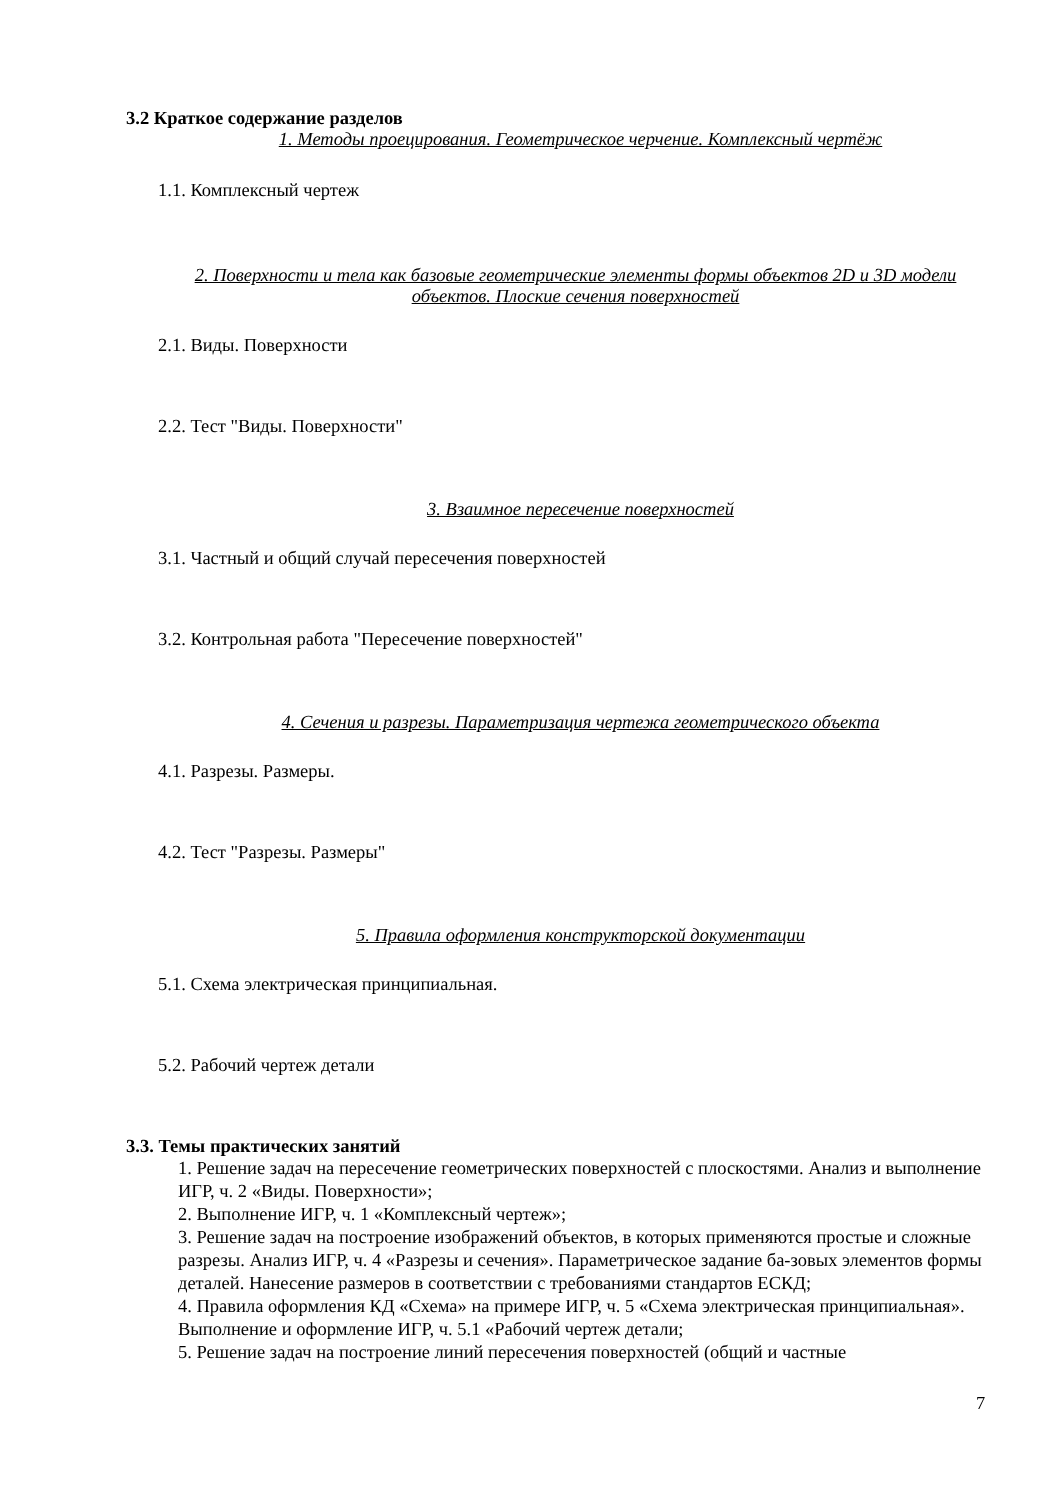3.2 Краткое содержание разделов
1. Методы проецирования. Геометрическое черчение. Комплексный чертёж
1.1. Комплексный чертеж
2. Поверхности и тела как базовые геометрические элементы формы объектов 2D и 3D модели объектов. Плоские сечения поверхностей
2.1. Виды. Поверхности
2.2. Тест "Виды. Поверхности"
3. Взаимное пересечение поверхностей
3.1. Частный и общий случай пересечения поверхностей
3.2. Контрольная работа "Пересечение поверхностей"
4. Сечения и разрезы. Параметризация чертежа геометрического объекта
4.1. Разрезы. Размеры.
4.2. Тест "Разрезы. Размеры"
5. Правила оформления конструкторской документации
5.1. Схема электрическая принципиальная.
5.2. Рабочий чертеж детали
3.3. Темы практических занятий
1. Решение задач на пересечение геометрических поверхностей с плоскостями. Анализ и выполнение ИГР, ч. 2 «Виды. Поверхности»;
2. Выполнение ИГР, ч. 1 «Комплексный чертеж»;
3. Решение задач на построение изображений объектов, в которых применяются простые и сложные разрезы. Анализ ИГР, ч. 4 «Разрезы и сечения». Параметрическое задание ба-зовых элементов формы деталей. Нанесение размеров в соответствии с требованиями стандартов ЕСКД;
4. Правила оформления КД «Схема» на примере ИГР, ч. 5 «Схема электрическая принципиальная». Выполнение и оформление ИГР, ч. 5.1 «Рабочий чертеж детали;
5. Решение задач на построение линий пересечения поверхностей (общий и частные
7